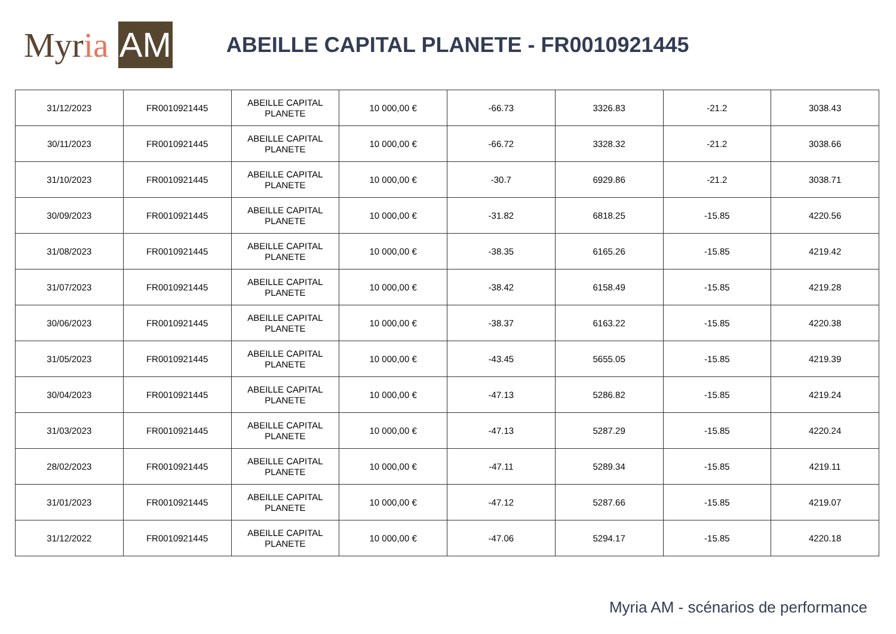My r ia AM
ABEILLE CAPITAL PLANETE - FR0010921445
| 31/12/2023 | FR0010921445 | ABEILLE CAPITAL PLANETE | 10 000,00 € | -66.73 | 3326.83 | -21.2 | 3038.43 |
| 30/11/2023 | FR0010921445 | ABEILLE CAPITAL PLANETE | 10 000,00 € | -66.72 | 3328.32 | -21.2 | 3038.66 |
| 31/10/2023 | FR0010921445 | ABEILLE CAPITAL PLANETE | 10 000,00 € | -30.7 | 6929.86 | -21.2 | 3038.71 |
| 30/09/2023 | FR0010921445 | ABEILLE CAPITAL PLANETE | 10 000,00 € | -31.82 | 6818.25 | -15.85 | 4220.56 |
| 31/08/2023 | FR0010921445 | ABEILLE CAPITAL PLANETE | 10 000,00 € | -38.35 | 6165.26 | -15.85 | 4219.42 |
| 31/07/2023 | FR0010921445 | ABEILLE CAPITAL PLANETE | 10 000,00 € | -38.42 | 6158.49 | -15.85 | 4219.28 |
| 30/06/2023 | FR0010921445 | ABEILLE CAPITAL PLANETE | 10 000,00 € | -38.37 | 6163.22 | -15.85 | 4220.38 |
| 31/05/2023 | FR0010921445 | ABEILLE CAPITAL PLANETE | 10 000,00 € | -43.45 | 5655.05 | -15.85 | 4219.39 |
| 30/04/2023 | FR0010921445 | ABEILLE CAPITAL PLANETE | 10 000,00 € | -47.13 | 5286.82 | -15.85 | 4219.24 |
| 31/03/2023 | FR0010921445 | ABEILLE CAPITAL PLANETE | 10 000,00 € | -47.13 | 5287.29 | -15.85 | 4220.24 |
| 28/02/2023 | FR0010921445 | ABEILLE CAPITAL PLANETE | 10 000,00 € | -47.11 | 5289.34 | -15.85 | 4219.11 |
| 31/01/2023 | FR0010921445 | ABEILLE CAPITAL PLANETE | 10 000,00 € | -47.12 | 5287.66 | -15.85 | 4219.07 |
| 31/12/2022 | FR0010921445 | ABEILLE CAPITAL PLANETE | 10 000,00 € | -47.06 | 5294.17 | -15.85 | 4220.18 |
Myria AM - scénarios de performance